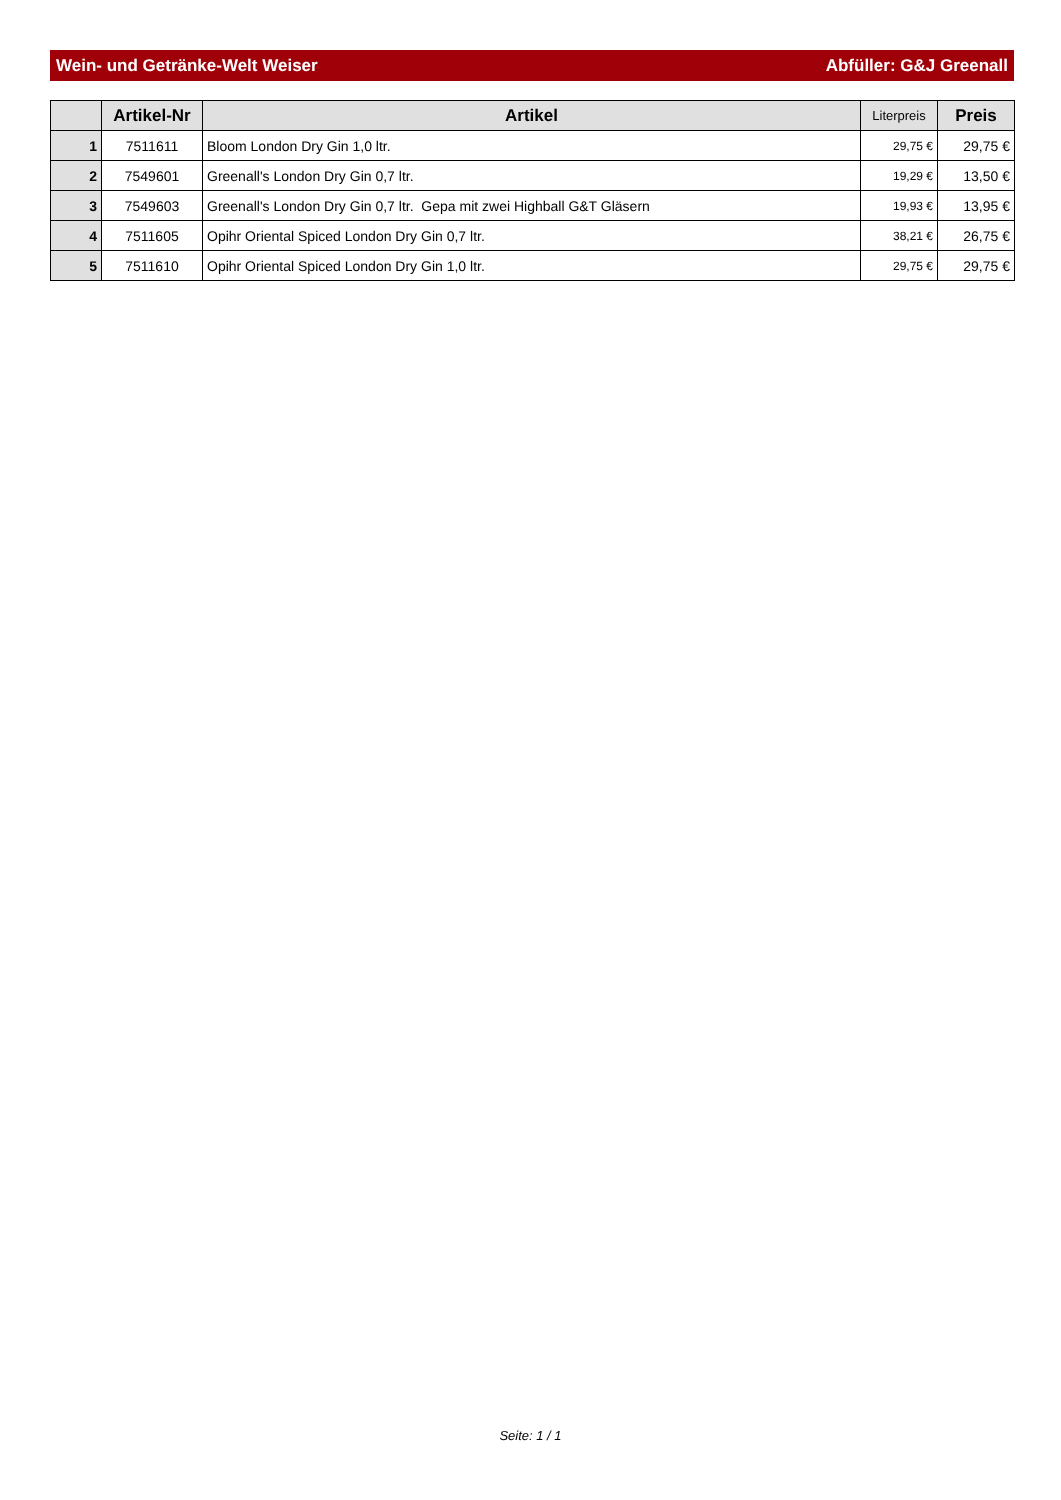Wein- und Getränke-Welt Weiser Abfüller: G&J Greenall
| | Artikel-Nr | Artikel | Literpreis | Preis |
| --- | --- | --- | --- | --- |
| 1 | 7511611 | Bloom London Dry Gin 1,0 ltr. | 29,75 € | 29,75 € |
| 2 | 7549601 | Greenall's London Dry Gin 0,7 ltr. | 19,29 € | 13,50 € |
| 3 | 7549603 | Greenall's London Dry Gin 0,7 ltr. Gepa mit zwei Highball G&T Gläsern | 19,93 € | 13,95 € |
| 4 | 7511605 | Opihr Oriental Spiced London Dry Gin 0,7 ltr. | 38,21 € | 26,75 € |
| 5 | 7511610 | Opihr Oriental Spiced London Dry Gin 1,0 ltr. | 29,75 € | 29,75 € |
Seite: 1 / 1